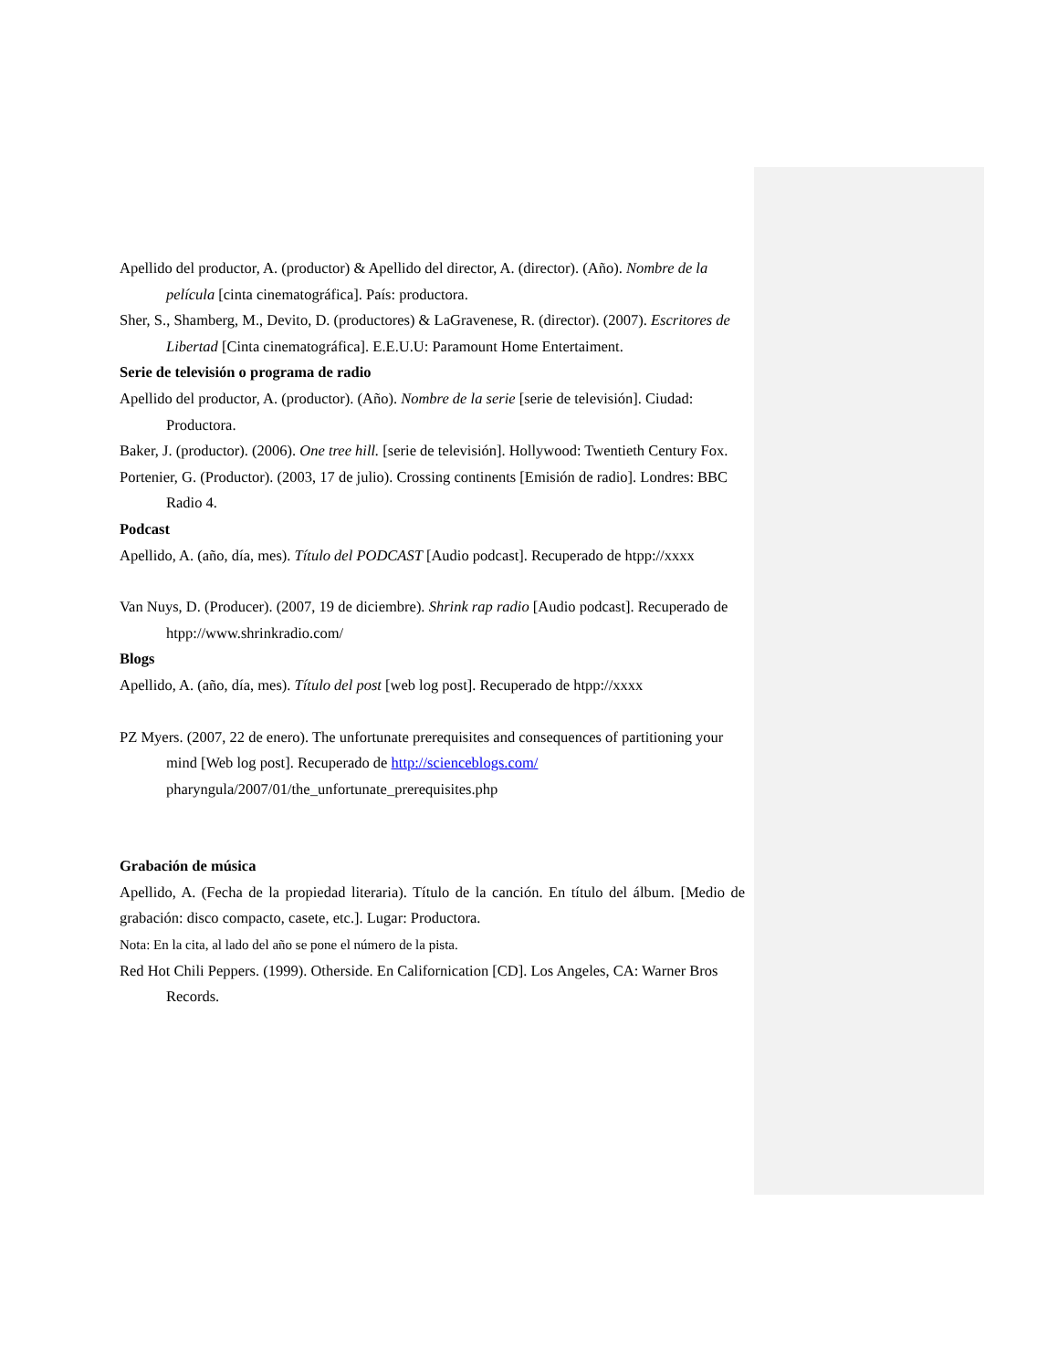Apellido del productor, A. (productor) & Apellido del director, A. (director). (Año). Nombre de la película [cinta cinematográfica]. País: productora.
Sher, S., Shamberg, M., Devito, D. (productores) & LaGravenese, R. (director). (2007). Escritores de Libertad [Cinta cinematográfica]. E.E.U.U: Paramount Home Entertaiment.
Serie de televisión o programa de radio
Apellido del productor, A. (productor). (Año). Nombre de la serie [serie de televisión]. Ciudad: Productora.
Baker, J. (productor). (2006). One tree hill. [serie de televisión]. Hollywood: Twentieth Century Fox.
Portenier, G. (Productor). (2003, 17 de julio). Crossing continents [Emisión de radio]. Londres: BBC
Radio 4.
Podcast
Apellido, A. (año, día, mes). Título del PODCAST [Audio podcast]. Recuperado de htpp://xxxx
Van Nuys, D. (Producer). (2007, 19 de diciembre). Shrink rap radio [Audio podcast]. Recuperado de htpp://www.shrinkradio.com/
Blogs
Apellido, A. (año, día, mes). Título del post [web log post]. Recuperado de htpp://xxxx
PZ Myers. (2007, 22 de enero). The unfortunate prerequisites and consequences of partitioning your mind [Web log post]. Recuperado de http://scienceblogs.com/ pharyngula/2007/01/the_unfortunate_prerequisites.php
Grabación de música
Apellido, A. (Fecha de la propiedad literaria). Título de la canción. En título del álbum. [Medio de grabación: disco compacto, casete, etc.]. Lugar: Productora.
Nota: En la cita, al lado del año se pone el número de la pista.
Red Hot Chili Peppers. (1999). Otherside. En Californication [CD]. Los Angeles, CA: Warner Bros Records.